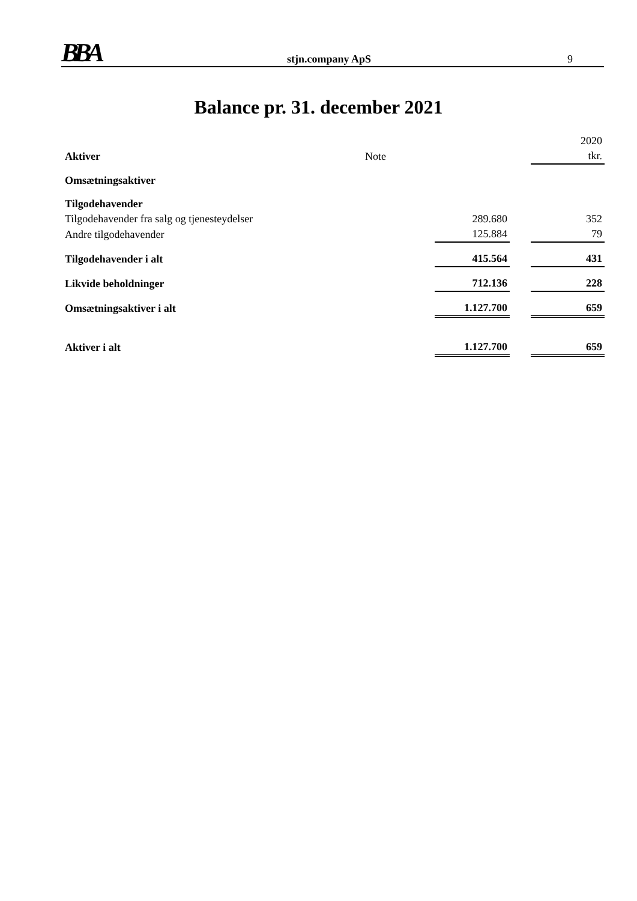BBA stjn.company ApS 9
Balance pr. 31. december 2021
| | | | | 2020 |
| Aktiver | Note | | | tkr. |
| Omsætningsaktiver | | | | |
| Tilgodehavender | | | | |
| Tilgodehavender fra salg og tjenesteydelser | | 289.680 | | 352 |
| Andre tilgodehavender | | 125.884 | | 79 |
| Tilgodehavender i alt | | 415.564 | | 431 |
| Likvide beholdninger | | 712.136 | | 228 |
| Omsætningsaktiver i alt | | 1.127.700 | | 659 |
| Aktiver i alt | | 1.127.700 | | 659 |